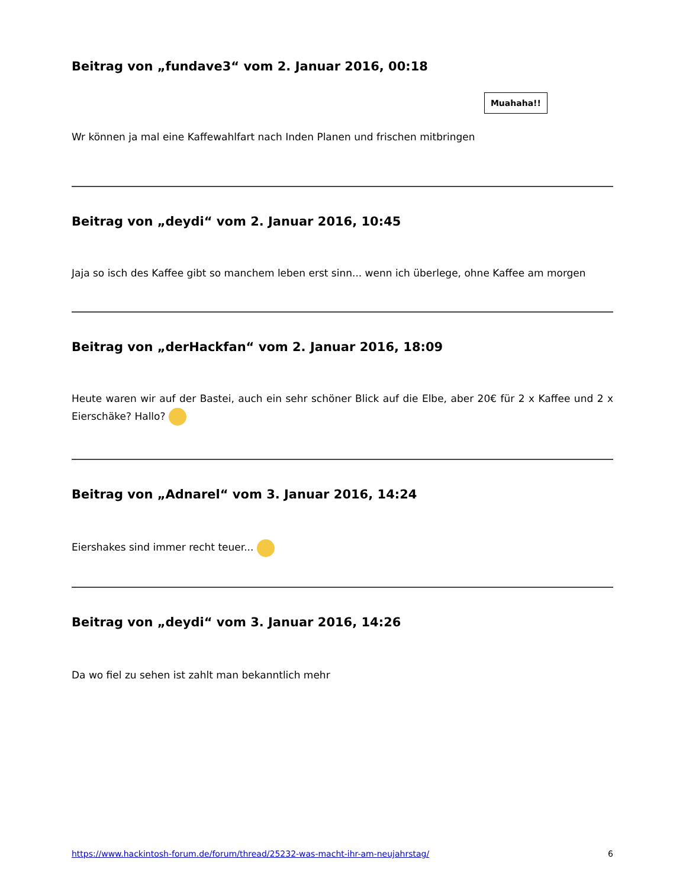Beitrag von „fundave3“ vom 2. Januar 2016, 00:18
Wr können ja mal eine Kaffewahlfart nach Inden Planen und frischen mitbringen Muahaha!!
Beitrag von „deydi“ vom 2. Januar 2016, 10:45
Jaja so isch des Kaffee gibt so manchem leben erst sinn... wenn ich überlege, ohne Kaffee am morgen
Beitrag von „derHackfan“ vom 2. Januar 2016, 18:09
Heute waren wir auf der Bastei, auch ein sehr schöner Blick auf die Elbe, aber 20€ für 2 x Kaffee und 2 x Eierschäke? Hallo?
Beitrag von „Adnarel“ vom 3. Januar 2016, 14:24
Eiershakes sind immer recht teuer...
Beitrag von „deydi“ vom 3. Januar 2016, 14:26
Da wo fiel zu sehen ist zahlt man bekanntlich mehr
https://www.hackintosh-forum.de/forum/thread/25232-was-macht-ihr-am-neujahrstag/ 6